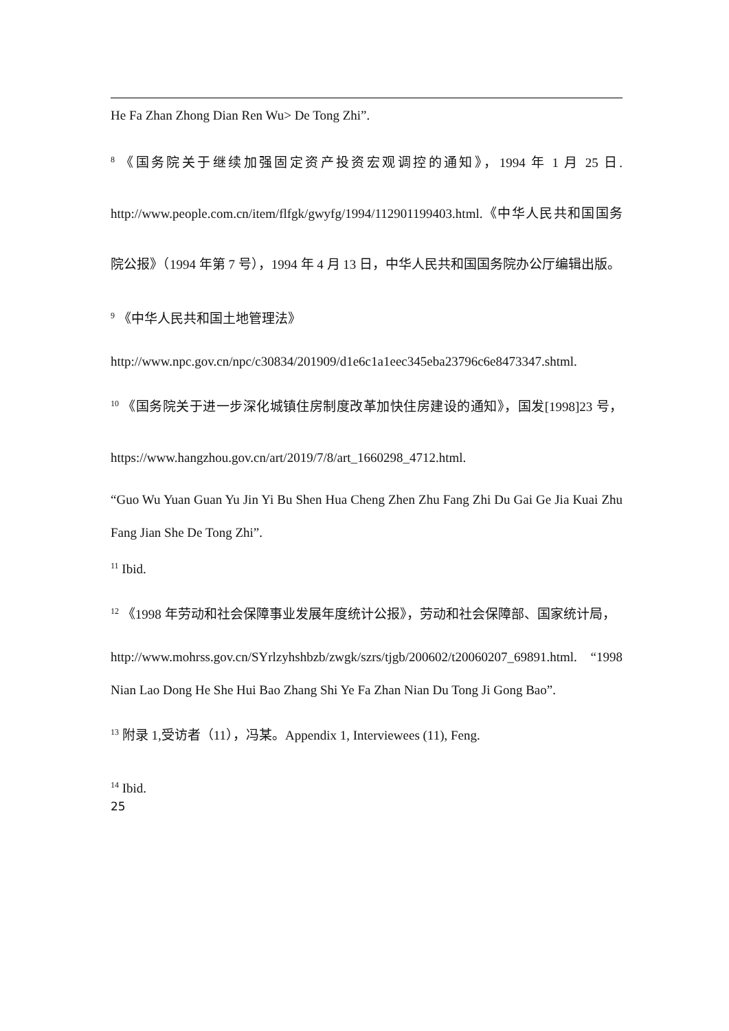He Fa Zhan Zhong Dian Ren Wu> De Tong Zhi”.
<sup>8</sup> 《国务院关于继续加强固定资产投资宏观调控的通知》，1994 年 1 月 25 日. http://www.people.com.cn/item/flfgk/gwyfg/1994/112901199403.html.《中华人民共和国国务院公报》（1994 年第 7 号），1994 年 4 月 13 日，中华人民共和国国务院办公厅编辑出版。
<sup>9</sup> 《中华人民共和国土地管理法》
http://www.npc.gov.cn/npc/c30834/201909/d1e6c1a1eec345eba23796c6e8473347.shtml.
<sup>10</sup> 《国务院关于进一步深化城镇住房制度改革加快住房建设的通知》，国发[1998]23 号， https://www.hangzhou.gov.cn/art/2019/7/8/art_1660298_4712.html.
“Guo Wu Yuan Guan Yu Jin Yi Bu Shen Hua Cheng Zhen Zhu Fang Zhi Du Gai Ge Jia Kuai Zhu Fang Jian She De Tong Zhi”.
<sup>11</sup> Ibid.
<sup>12</sup> 《1998 年劳动和社会保障事业发展年度统计公报》，劳动和社会保障部、国家统计局，
http://www.mohrss.gov.cn/SYrlzyhshbzb/zwgk/szrs/tjgb/200602/t20060207_69891.html. “1998 Nian Lao Dong He She Hui Bao Zhang Shi Ye Fa Zhan Nian Du Tong Ji Gong Bao”.
<sup>13</sup> 附录 1,受访者（11），冯某。Appendix 1, Interviewees (11), Feng.
<sup>14</sup> Ibid.
25